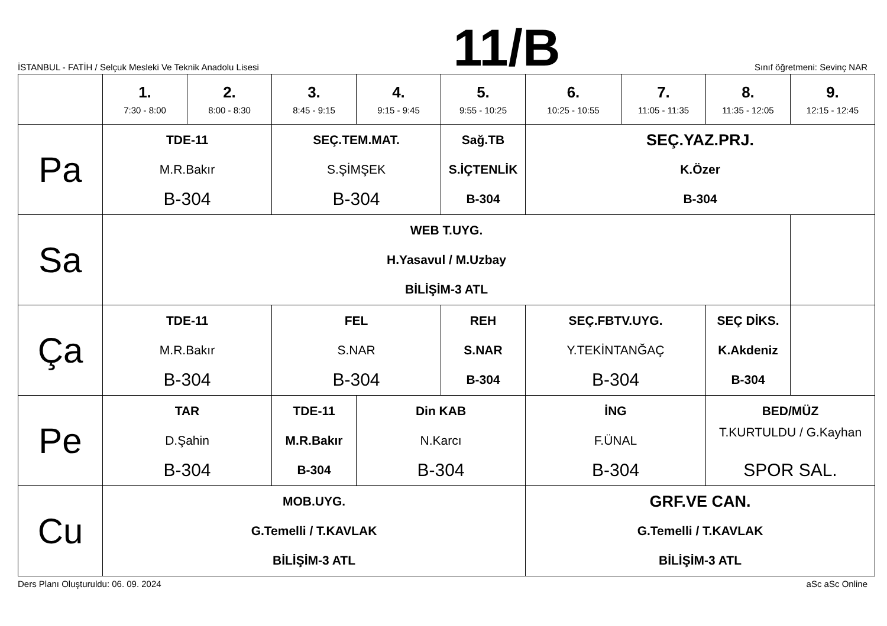İSTANBUL - FATİH / Selçuk Mesleki Ve Teknik Anadolu Lisesi
11/B
Sınıf öğretmeni: Sevinç NAR
| | 1. 7:30 - 8:00 | 2. 8:00 - 8:30 | 3. 8:45 - 9:15 | 4. 9:15 - 9:45 | 5. 9:55 - 10:25 | 6. 10:25 - 10:55 | 7. 11:05 - 11:35 | 8. 11:35 - 12:05 | 9. 12:15 - 12:45 |
| --- | --- | --- | --- | --- | --- | --- | --- | --- | --- |
| Pa | TDE-11 M.R.Bakır B-304 | | SEÇ.TEM.MAT. S.ŞİMŞEK B-304 | | Sağ.TB S.İÇTENLİK B-304 | SEÇ.YAZ.PRJ. K.Özer B-304 | | | |
| Sa | WEB T.UYG. H.Yasavul / M.Uzbay BİLİŞİM-3 ATL | | | | | | | | |
| Ça | TDE-11 M.R.Bakır B-304 | | FEL S.NAR B-304 | | REH S.NAR B-304 | SEÇ.FBTV.UYG. Y.TEKİNTANĞAÇ B-304 | | SEÇ DİKS. K.Akdeniz B-304 | |
| Pe | TAR D.Şahin B-304 | | TDE-11 M.R.Bakır B-304 | Din KAB N.Karcı B-304 | | İNG F.ÜNAL B-304 | | BED/MÜZ T.KURTULDU / G.Kayhan SPOR SAL. | |
| Cu | MOB.UYG. G.Temelli / T.KAVLAK BİLİŞİM-3 ATL | | | | | GRF.VE CAN. G.Temelli / T.KAVLAK BİLİŞİM-3 ATL | | | |
Ders Planı Oluşturuldu: 06. 09. 2024 aSc aSc Online